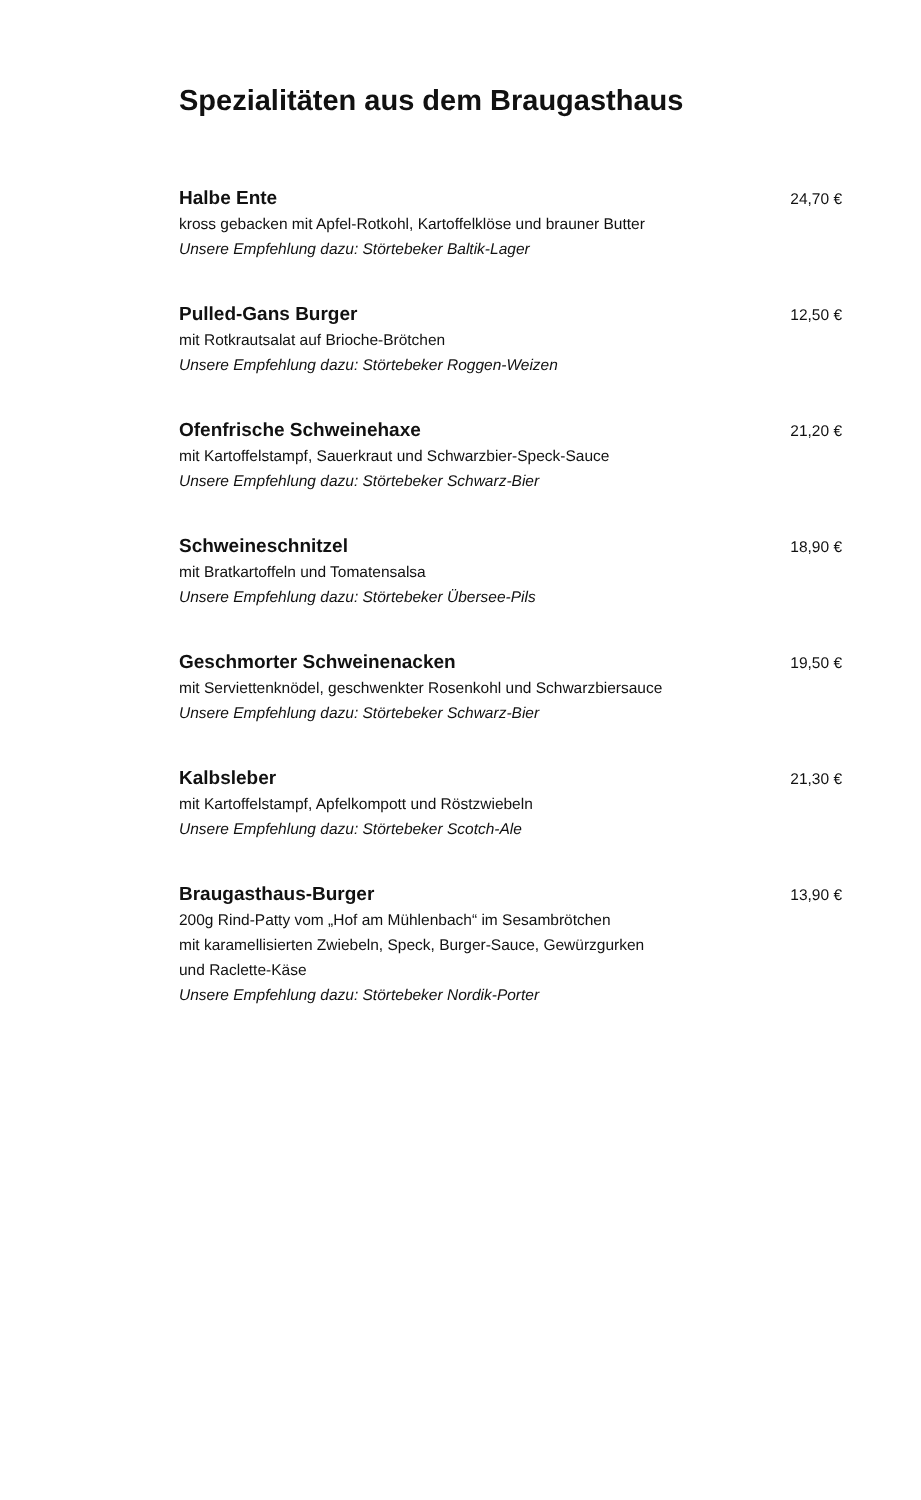Spezialitäten aus dem Braugasthaus
Halbe Ente 24,70 €
kross gebacken mit Apfel-Rotkohl, Kartoffelklöse und brauner Butter
Unsere Empfehlung dazu: Störtebeker Baltik-Lager
Pulled-Gans Burger 12,50 €
mit Rotkrautsalat auf Brioche-Brötchen
Unsere Empfehlung dazu: Störtebeker Roggen-Weizen
Ofenfrische Schweinehaxe 21,20 €
mit Kartoffelstampf, Sauerkraut und Schwarzbier-Speck-Sauce
Unsere Empfehlung dazu: Störtebeker Schwarz-Bier
Schweineschnitzel 18,90 €
mit Bratkartoffeln und Tomatensalsa
Unsere Empfehlung dazu: Störtebeker Übersee-Pils
Geschmorter Schweinenacken 19,50 €
mit Serviettenknödel, geschwenkter Rosenkohl und Schwarzbiersauce
Unsere Empfehlung dazu: Störtebeker Schwarz-Bier
Kalbsleber 21,30 €
mit Kartoffelstampf, Apfelkompott und Röstzwiebeln
Unsere Empfehlung dazu: Störtebeker Scotch-Ale
Braugasthaus-Burger 13,90 €
200g Rind-Patty vom „Hof am Mühlenbach“ im Sesambrötchen
mit karamellisierten Zwiebeln, Speck, Burger-Sauce, Gewürzgurken
und Raclette-Käse
Unsere Empfehlung dazu: Störtebeker Nordik-Porter